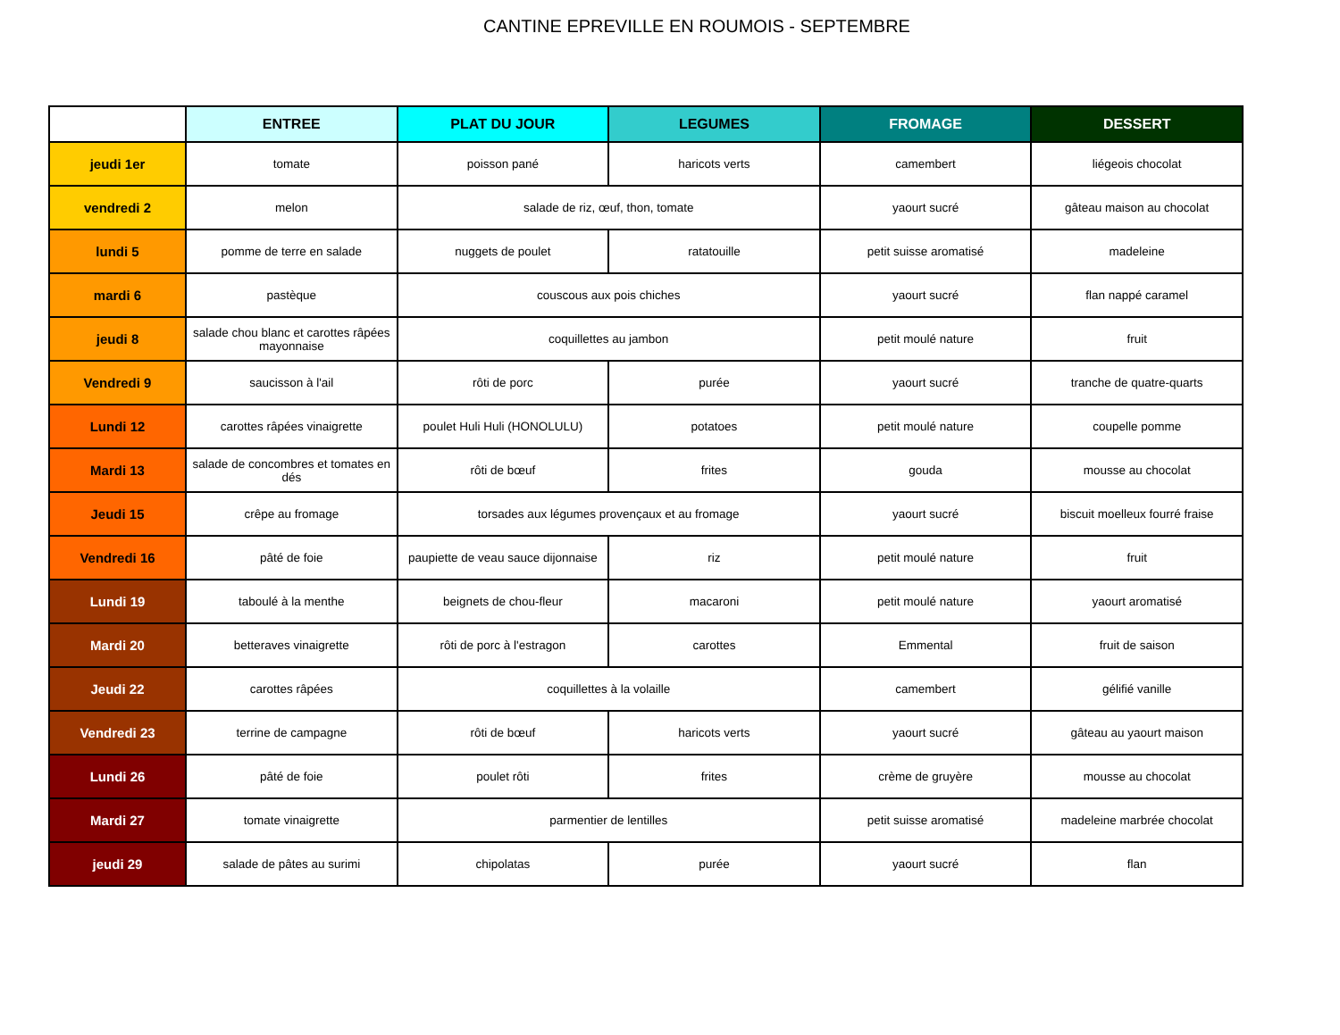CANTINE EPREVILLE EN ROUMOIS - SEPTEMBRE
| | ENTREE | PLAT DU JOUR | LEGUMES | FROMAGE | DESSERT |
| --- | --- | --- | --- | --- | --- |
| jeudi 1er | tomate | poisson pané | haricots verts | camembert | liégeois chocolat |
| vendredi 2 | melon | salade de riz, œuf, thon, tomate | | yaourt sucré | gâteau maison au chocolat |
| lundi 5 | pomme de terre en salade | nuggets de poulet | ratatouille | petit suisse aromatisé | madeleine |
| mardi 6 | pastèque | couscous aux pois chiches | | yaourt sucré | flan nappé caramel |
| jeudi 8 | salade chou blanc et carottes râpées mayonnaise | coquillettes au jambon | | petit moulé nature | fruit |
| Vendredi 9 | saucisson à l'ail | rôti de porc | purée | yaourt sucré | tranche de quatre-quarts |
| Lundi 12 | carottes râpées vinaigrette | poulet Huli Huli (HONOLULU) | potatoes | petit moulé nature | coupelle pomme |
| Mardi 13 | salade de concombres et tomates en dés | rôti de bœuf | frites | gouda | mousse au chocolat |
| Jeudi 15 | crêpe au fromage | torsades aux légumes provençaux et au fromage | | yaourt sucré | biscuit moelleux fourré fraise |
| Vendredi 16 | pâté de foie | paupiette de veau sauce dijonnaise | riz | petit moulé nature | fruit |
| Lundi 19 | taboulé à la menthe | beignets de chou-fleur | macaroni | petit moulé nature | yaourt aromatisé |
| Mardi 20 | betteraves vinaigrette | rôti de porc à l'estragon | carottes | Emmental | fruit de saison |
| Jeudi 22 | carottes râpées | coquillettes à la volaille | | camembert | gélifié vanille |
| Vendredi 23 | terrine de campagne | rôti de bœuf | haricots verts | yaourt sucré | gâteau au yaourt maison |
| Lundi 26 | pâté de foie | poulet rôti | frites | crème de gruyère | mousse au chocolat |
| Mardi 27 | tomate vinaigrette | parmentier de lentilles | | petit suisse aromatisé | madeleine marbrée chocolat |
| jeudi 29 | salade de pâtes au surimi | chipolatas | purée | yaourt sucré | flan |